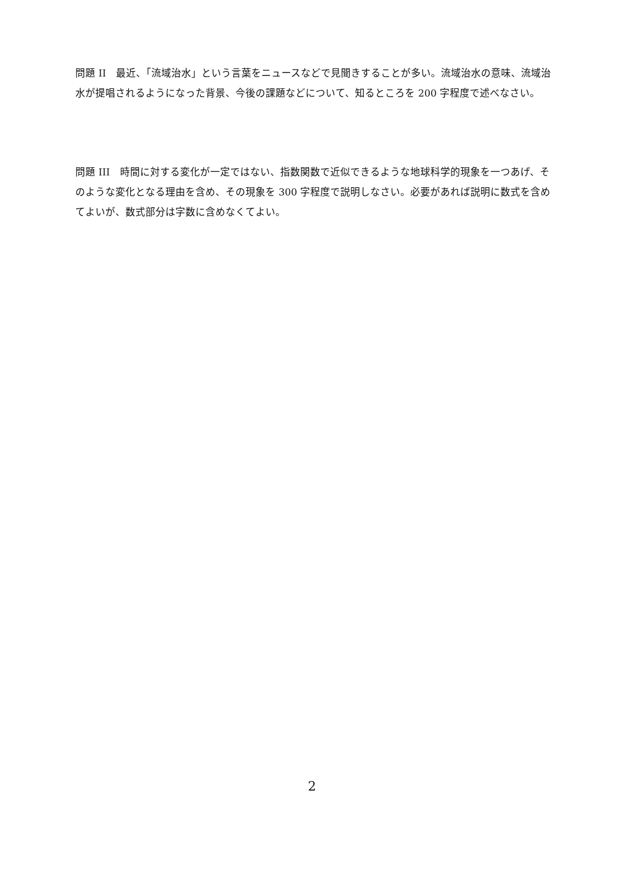問題 II　最近、「流域治水」という言葉をニュースなどで見聞きすることが多い。流域治水の意味、流域治水が提唱されるようになった背景、今後の課題などについて、知るところを 200 字程度で述べなさい。
問題 III　時間に対する変化が一定ではない、指数関数で近似できるような地球科学的現象を一つあげ、そのような変化となる理由を含め、その現象を 300 字程度で説明しなさい。必要があれば説明に数式を含めてよいが、数式部分は字数に含めなくてよい。
2